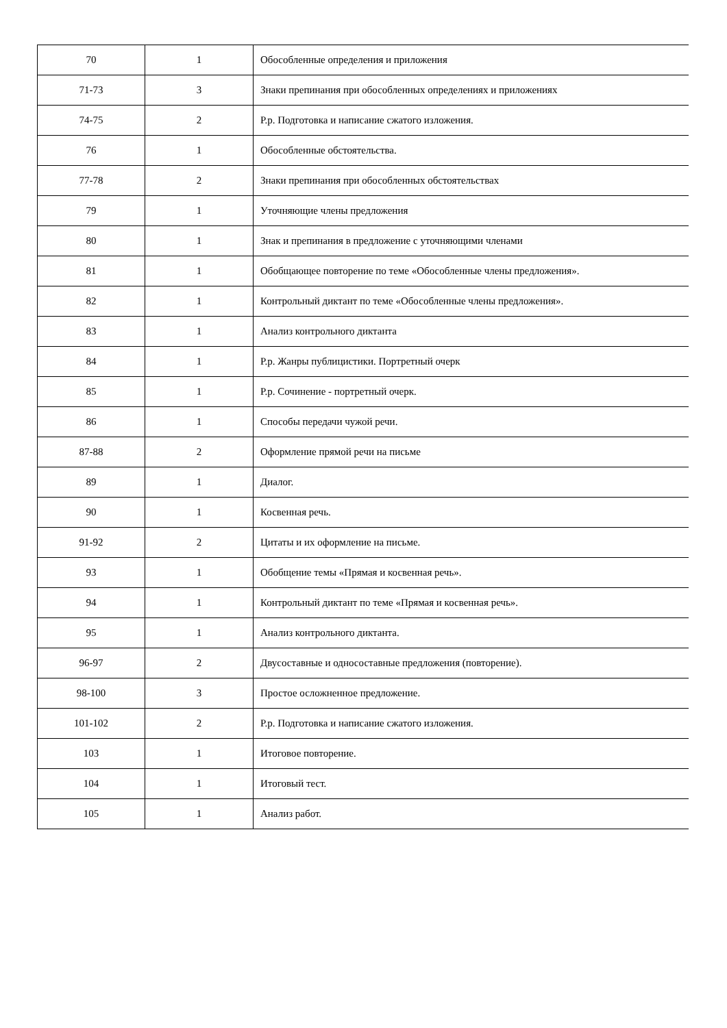| 70 | 1 | Обособленные определения и приложения |
| 71-73 | 3 | Знаки препинания при обособленных определениях и приложениях |
| 74-75 | 2 | Р.р. Подготовка и написание сжатого изложения. |
| 76 | 1 | Обособленные обстоятельства. |
| 77-78 | 2 | Знаки препинания при обособленных обстоятельствах |
| 79 | 1 | Уточняющие члены предложения |
| 80 | 1 | Знак и препинания в предложение с уточняющими членами |
| 81 | 1 | Обобщающее повторение по теме «Обособленные члены предложения». |
| 82 | 1 | Контрольный диктант по теме «Обособленные члены предложения». |
| 83 | 1 | Анализ контрольного диктанта |
| 84 | 1 | Р.р. Жанры публицистики. Портретный очерк |
| 85 | 1 | Р.р. Сочинение - портретный очерк. |
| 86 | 1 | Способы передачи чужой речи. |
| 87-88 | 2 | Оформление прямой речи на письме |
| 89 | 1 | Диалог. |
| 90 | 1 | Косвенная речь. |
| 91-92 | 2 | Цитаты и их оформление на письме. |
| 93 | 1 | Обобщение темы «Прямая и косвенная речь». |
| 94 | 1 | Контрольный диктант по теме «Прямая и косвенная речь». |
| 95 | 1 | Анализ контрольного диктанта. |
| 96-97 | 2 | Двусоставные и односоставные предложения (повторение). |
| 98-100 | 3 | Простое осложненное предложение. |
| 101-102 | 2 | Р.р. Подготовка и написание сжатого изложения. |
| 103 | 1 | Итоговое повторение. |
| 104 | 1 | Итоговый тест. |
| 105 | 1 | Анализ работ. |